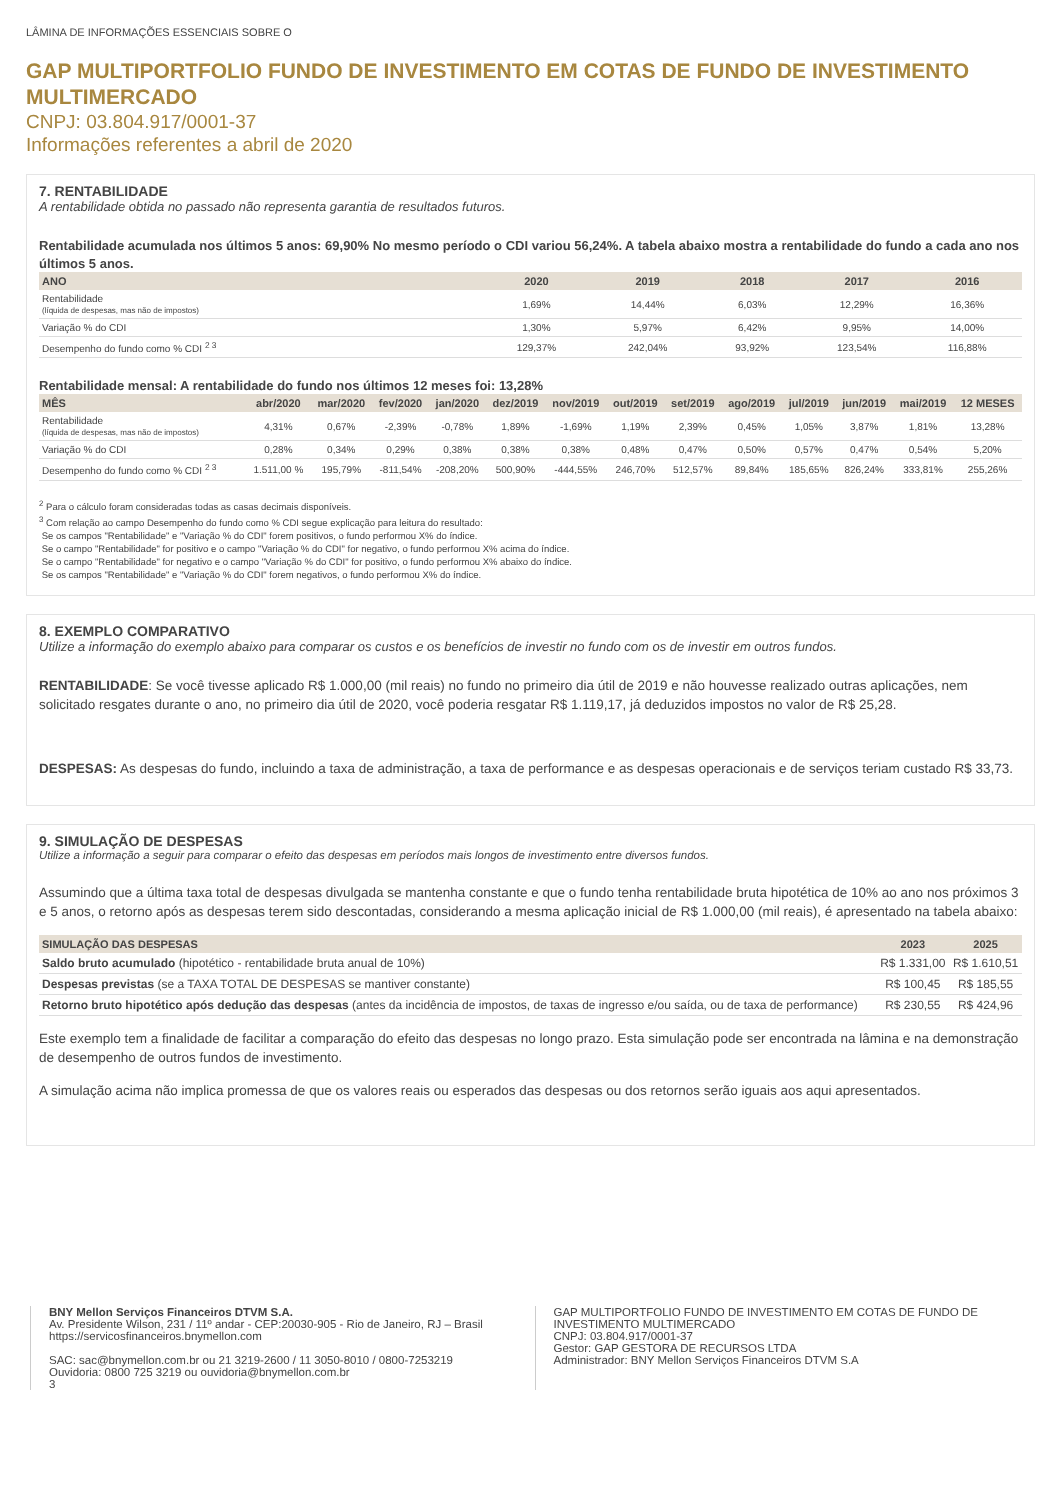LÂMINA DE INFORMAÇÕES ESSENCIAIS SOBRE O
GAP MULTIPORTFOLIO FUNDO DE INVESTIMENTO EM COTAS DE FUNDO DE INVESTIMENTO MULTIMERCADO
CNPJ: 03.804.917/0001-37
Informações referentes a abril de 2020
7. RENTABILIDADE
A rentabilidade obtida no passado não representa garantia de resultados futuros.
Rentabilidade acumulada nos últimos 5 anos: 69,90% No mesmo período o CDI variou 56,24%. A tabela abaixo mostra a rentabilidade do fundo a cada ano nos últimos 5 anos.
| ANO | 2020 | 2019 | 2018 | 2017 | 2016 |
| --- | --- | --- | --- | --- | --- |
| Rentabilidade (líquida de despesas, mas não de impostos) | 1,69% | 14,44% | 6,03% | 12,29% | 16,36% |
| Variação % do CDI | 1,30% | 5,97% | 6,42% | 9,95% | 14,00% |
| Desempenho do fundo como % CDI <sup>2 3</sup> | 129,37% | 242,04% | 93,92% | 123,54% | 116,88% |
Rentabilidade mensal: A rentabilidade do fundo nos últimos 12 meses foi: 13,28%
| MÊS | abr/2020 | mar/2020 | fev/2020 | jan/2020 | dez/2019 | nov/2019 | out/2019 | set/2019 | ago/2019 | jul/2019 | jun/2019 | mai/2019 | 12 MESES |
| --- | --- | --- | --- | --- | --- | --- | --- | --- | --- | --- | --- | --- | --- |
| Rentabilidade (líquida de despesas, mas não de impostos) | 4,31% | 0,67% | -2,39% | -0,78% | 1,89% | -1,69% | 1,19% | 2,39% | 0,45% | 1,05% | 3,87% | 1,81% | 13,28% |
| Variação % do CDI | 0,28% | 0,34% | 0,29% | 0,38% | 0,38% | 0,38% | 0,48% | 0,47% | 0,50% | 0,57% | 0,47% | 0,54% | 5,20% |
| Desempenho do fundo como % CDI <sup>2 3</sup> | 1.511,00 % | 195,79% | -811,54% | -208,20% | 500,90% | -444,55% | 246,70% | 512,57% | 89,84% | 185,65% | 826,24% | 333,81% | 255,26% |
<sup>2</sup> Para o cálculo foram consideradas todas as casas decimais disponíveis.
<sup>3</sup> Com relação ao campo Desempenho do fundo como % CDI segue explicação para leitura do resultado:
Se os campos "Rentabilidade" e "Variação % do CDI" forem positivos, o fundo performou X% do índice.
Se o campo "Rentabilidade" for positivo e o campo "Variação % do CDI" for negativo, o fundo performou X% acima do índice.
Se o campo "Rentabilidade" for negativo e o campo "Variação % do CDI" for positivo, o fundo performou X% abaixo do índice.
Se os campos "Rentabilidade" e "Variação % do CDI" forem negativos, o fundo performou X% do índice.
8. EXEMPLO COMPARATIVO
Utilize a informação do exemplo abaixo para comparar os custos e os benefícios de investir no fundo com os de investir em outros fundos.
RENTABILIDADE: Se você tivesse aplicado R$ 1.000,00 (mil reais) no fundo no primeiro dia útil de 2019 e não houvesse realizado outras aplicações, nem solicitado resgates durante o ano, no primeiro dia útil de 2020, você poderia resgatar R$ 1.119,17, já deduzidos impostos no valor de R$ 25,28.
DESPESAS: As despesas do fundo, incluindo a taxa de administração, a taxa de performance e as despesas operacionais e de serviços teriam custado R$ 33,73.
9. SIMULAÇÃO DE DESPESAS
Utilize a informação a seguir para comparar o efeito das despesas em períodos mais longos de investimento entre diversos fundos.
Assumindo que a última taxa total de despesas divulgada se mantenha constante e que o fundo tenha rentabilidade bruta hipotética de 10% ao ano nos próximos 3 e 5 anos, o retorno após as despesas terem sido descontadas, considerando a mesma aplicação inicial de R$ 1.000,00 (mil reais), é apresentado na tabela abaixo:
| SIMULAÇÃO DAS DESPESAS | 2023 | 2025 |
| --- | --- | --- |
| Saldo bruto acumulado (hipotético - rentabilidade bruta anual de 10%) | R$ 1.331,00 | R$ 1.610,51 |
| Despesas previstas (se a TAXA TOTAL DE DESPESAS se mantiver constante) | R$ 100,45 | R$ 185,55 |
| Retorno bruto hipotético após dedução das despesas (antes da incidência de impostos, de taxas de ingresso e/ou saída, ou de taxa de performance) | R$ 230,55 | R$ 424,96 |
Este exemplo tem a finalidade de facilitar a comparação do efeito das despesas no longo prazo. Esta simulação pode ser encontrada na lâmina e na demonstração de desempenho de outros fundos de investimento.
A simulação acima não implica promessa de que os valores reais ou esperados das despesas ou dos retornos serão iguais aos aqui apresentados.
BNY Mellon Serviços Financeiros DTVM S.A.
Av. Presidente Wilson, 231 / 11º andar - CEP:20030-905 - Rio de Janeiro, RJ – Brasil
https://servicosfinanceiros.bnymellon.com
SAC: sac@bnymellon.com.br ou 21 3219-2600 / 11 3050-8010 / 0800-7253219
Ouvidoria: 0800 725 3219 ou ouvidoria@bnymellon.com.br
3
GAP MULTIPORTFOLIO FUNDO DE INVESTIMENTO EM COTAS DE FUNDO DE INVESTIMENTO MULTIMERCADO
CNPJ: 03.804.917/0001-37
Gestor: GAP GESTORA DE RECURSOS LTDA
Administrador: BNY Mellon Serviços Financeiros DTVM S.A